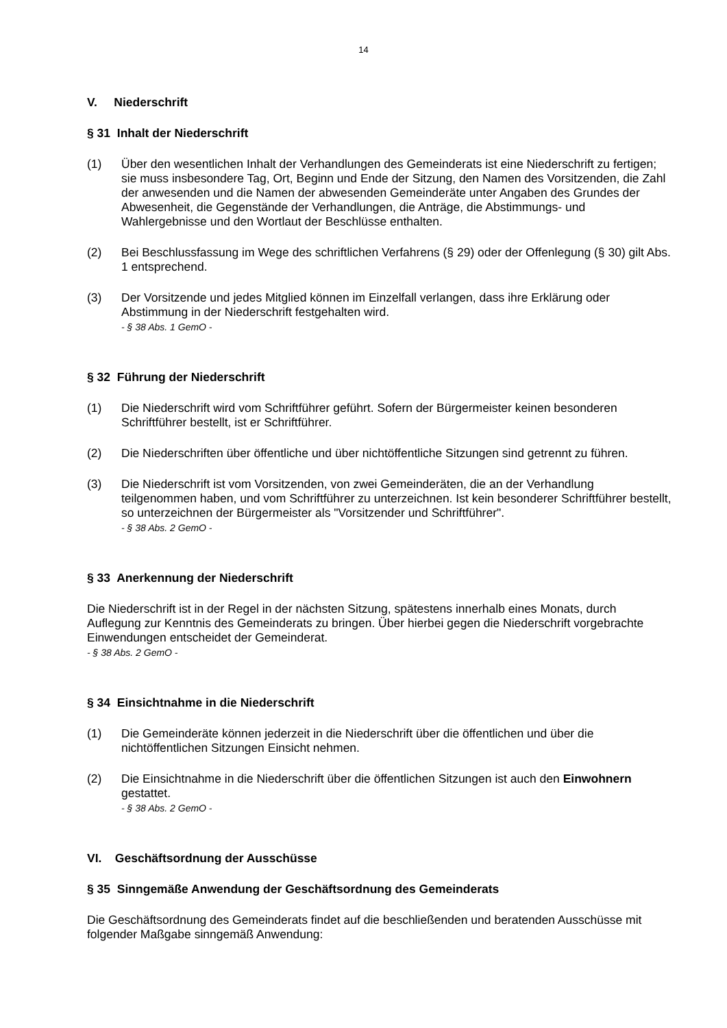14
V. Niederschrift
§ 31 Inhalt der Niederschrift
(1) Über den wesentlichen Inhalt der Verhandlungen des Gemeinderats ist eine Niederschrift zu fertigen; sie muss insbesondere Tag, Ort, Beginn und Ende der Sitzung, den Namen des Vorsitzenden, die Zahl der anwesenden und die Namen der abwesenden Gemeinderäte unter Angaben des Grundes der Abwesenheit, die Gegenstände der Verhandlungen, die Anträge, die Abstimmungs- und Wahlergebnisse und den Wortlaut der Beschlüsse enthalten.
(2) Bei Beschlussfassung im Wege des schriftlichen Verfahrens (§ 29) oder der Offenlegung (§ 30) gilt Abs. 1 entsprechend.
(3) Der Vorsitzende und jedes Mitglied können im Einzelfall verlangen, dass ihre Erklärung oder Abstimmung in der Niederschrift festgehalten wird.
- § 38 Abs. 1 GemO -
§ 32 Führung der Niederschrift
(1) Die Niederschrift wird vom Schriftführer geführt. Sofern der Bürgermeister keinen besonderen Schriftführer bestellt, ist er Schriftführer.
(2) Die Niederschriften über öffentliche und über nichtöffentliche Sitzungen sind getrennt zu führen.
(3) Die Niederschrift ist vom Vorsitzenden, von zwei Gemeinderäten, die an der Verhandlung teilgenommen haben, und vom Schriftführer zu unterzeichnen. Ist kein besonderer Schriftführer bestellt, so unterzeichnen der Bürgermeister als "Vorsitzender und Schriftführer".
- § 38 Abs. 2 GemO -
§ 33 Anerkennung der Niederschrift
Die Niederschrift ist in der Regel in der nächsten Sitzung, spätestens innerhalb eines Monats, durch Auflegung zur Kenntnis des Gemeinderats zu bringen. Über hierbei gegen die Niederschrift vorgebrachte Einwendungen entscheidet der Gemeinderat.
- § 38 Abs. 2 GemO -
§ 34 Einsichtnahme in die Niederschrift
(1) Die Gemeinderäte können jederzeit in die Niederschrift über die öffentlichen und über die nichtöffentlichen Sitzungen Einsicht nehmen.
(2) Die Einsichtnahme in die Niederschrift über die öffentlichen Sitzungen ist auch den Einwohnern gestattet.
- § 38 Abs. 2 GemO -
VI. Geschäftsordnung der Ausschüsse
§ 35 Sinngemäße Anwendung der Geschäftsordnung des Gemeinderats
Die Geschäftsordnung des Gemeinderats findet auf die beschließenden und beratenden Ausschüsse mit folgender Maßgabe sinngemäß Anwendung: